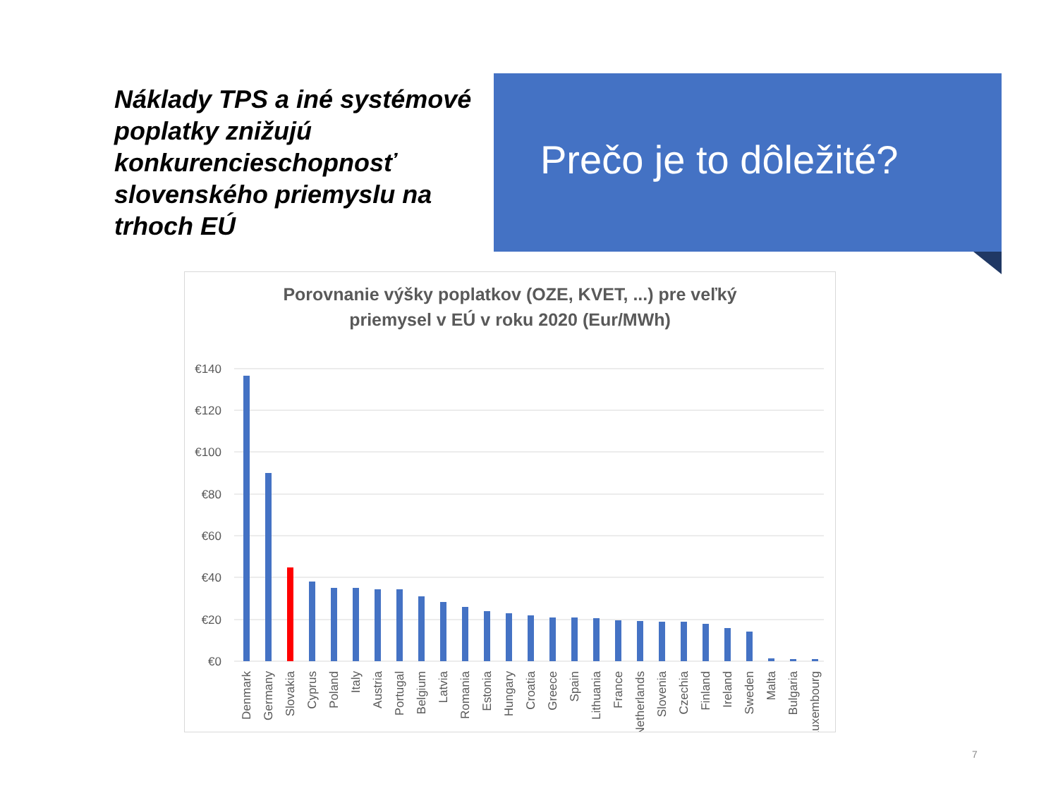Náklady TPS a iné systémové poplatky znižujú konkurencieschopnosť slovenského priemyslu na trhoch EÚ
Prečo je to dôležité?
Porovnanie výšky poplatkov (OZE, KVET, ...) pre veľký
priemysel v EÚ v roku 2020 (Eur/MWh)
€140
€120
€100
€80
€60
€40
€20
€0
Denmark
Germany
Slovakia
Cyprus
Poland
Italy
Austria
Portugal
Belgium
Latvia
Romania
Estonia
Hungary
Croatia
Greece
Spain
Lithuania
France
Netherlands
Slovenia
Czechia
Finland
Ireland
Sweden
Malta
Bulgaria
Luxembourg
7